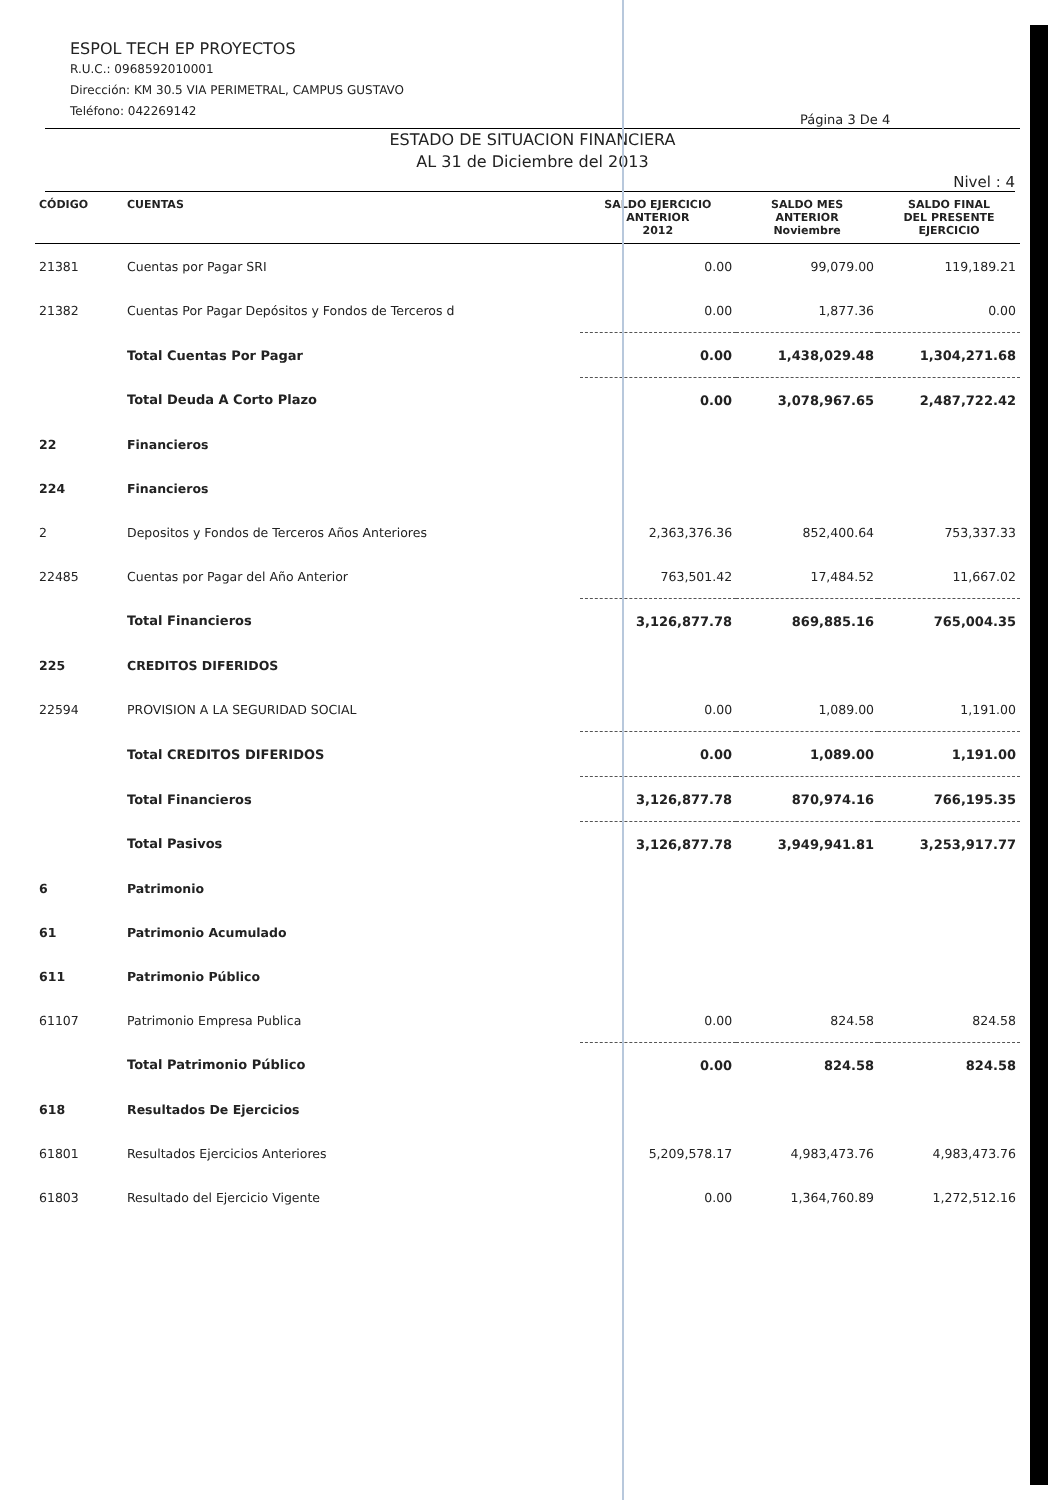ESPOL TECH EP PROYECTOS
R.U.C.: 0968592010001
Dirección: KM 30.5 VIA PERIMETRAL, CAMPUS GUSTAVO
Teléfono: 042269142
Página 3 De 4
ESTADO DE SITUACION FINANCIERA
AL 31 de Diciembre del 2013
Nivel : 4
| CÓDIGO | CUENTAS | SALDO EJERCICIO ANTERIOR 2012 | SALDO MES ANTERIOR Noviembre | SALDO FINAL DEL PRESENTE EJERCICIO |
| --- | --- | --- | --- | --- |
| 21381 | Cuentas por Pagar SRI | 0.00 | 99,079.00 | 119,189.21 |
| 21382 | Cuentas Por Pagar Depósitos y Fondos de Terceros d | 0.00 | 1,877.36 | 0.00 |
| | Total Cuentas Por Pagar | 0.00 | 1,438,029.48 | 1,304,271.68 |
| | Total Deuda A Corto Plazo | 0.00 | 3,078,967.65 | 2,487,722.42 |
| 22 | Financieros | | | |
| 224 | Financieros | | | |
| 2 | Depositos y Fondos de Terceros Años Anteriores | 2,363,376.36 | 852,400.64 | 753,337.33 |
| 22485 | Cuentas por Pagar del Año Anterior | 763,501.42 | 17,484.52 | 11,667.02 |
| | Total Financieros | 3,126,877.78 | 869,885.16 | 765,004.35 |
| 225 | CREDITOS DIFERIDOS | | | |
| 22594 | PROVISION A LA SEGURIDAD SOCIAL | 0.00 | 1,089.00 | 1,191.00 |
| | Total CREDITOS DIFERIDOS | 0.00 | 1,089.00 | 1,191.00 |
| | Total Financieros | 3,126,877.78 | 870,974.16 | 766,195.35 |
| | Total Pasivos | 3,126,877.78 | 3,949,941.81 | 3,253,917.77 |
| 6 | Patrimonio | | | |
| 61 | Patrimonio Acumulado | | | |
| 611 | Patrimonio Público | | | |
| 61107 | Patrimonio Empresa Publica | 0.00 | 824.58 | 824.58 |
| | Total Patrimonio Público | 0.00 | 824.58 | 824.58 |
| 618 | Resultados De Ejercicios | | | |
| 61801 | Resultados Ejercicios Anteriores | 5,209,578.17 | 4,983,473.76 | 4,983,473.76 |
| 61803 | Resultado del Ejercicio Vigente | 0.00 | 1,364,760.89 | 1,272,512.16 |